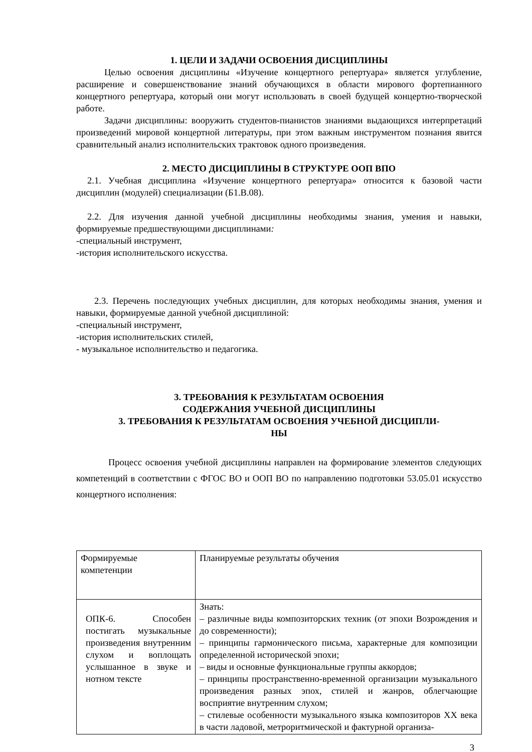1. ЦЕЛИ И ЗАДАЧИ ОСВОЕНИЯ ДИСЦИПЛИНЫ
Целью освоения дисциплины «Изучение концертного репертуара» является углубление, расширение и совершенствование знаний обучающихся в области мирового фортепианного концертного репертуара, который они могут использовать в своей будущей концертно-творческой работе.
Задачи дисциплины: вооружить студентов-пианистов знаниями выдающихся интерпретаций произведений мировой концертной литературы, при этом важным инструментом познания явится сравнительный анализ исполнительских трактовок одного произведения.
2. МЕСТО ДИСЦИПЛИНЫ В СТРУКТУРЕ ООП ВПО
2.1. Учебная дисциплина «Изучение концертного репертуара» относится к базовой части дисциплин (модулей) специализации (Б1.В.08).
2.2. Для изучения данной учебной дисциплины необходимы знания, умения и навыки, формируемые предшествующими дисциплинами:
-специальный инструмент,
-история исполнительского искусства.
2.3. Перечень последующих учебных дисциплин, для которых необходимы знания, умения и навыки, формируемые данной учебной дисциплиной:
-специальный инструмент,
-история исполнительских стилей,
- музыкальное исполнительство и педагогика.
3. ТРЕБОВАНИЯ К РЕЗУЛЬТАТАМ ОСВОЕНИЯ
СОДЕРЖАНИЯ УЧЕБНОЙ ДИСЦИПЛИНЫ
3. ТРЕБОВАНИЯ К РЕЗУЛЬТАТАМ ОСВОЕНИЯ УЧЕБНОЙ ДИСЦИПЛИ-
НЫ
Процесс освоения учебной дисциплины направлен на формирование элементов следующих компетенций в соответствии с ФГОС ВО и ООП ВО по направлению подготовки 53.05.01 искусство концертного исполнения:
| Формируемые компетенции | Планируемые результаты обучения |
| ОПК-6. Способен постигать музыкальные произведения внутренним слухом и воплощать услышанное в звуке и нотном тексте | Знать: – различные виды композиторских техник (от эпохи Возрождения и до современности); – принципы гармонического письма, характерные для композиции определенной исторической эпохи; – виды и основные функциональные группы аккордов; – принципы пространственно-временной организации музыкального произведения разных эпох, стилей и жанров, облегчающие восприятие внутренним слухом; – стилевые особенности музыкального языка композиторов XX века в части ладовой, метроритмической и фактурной организа- |
3